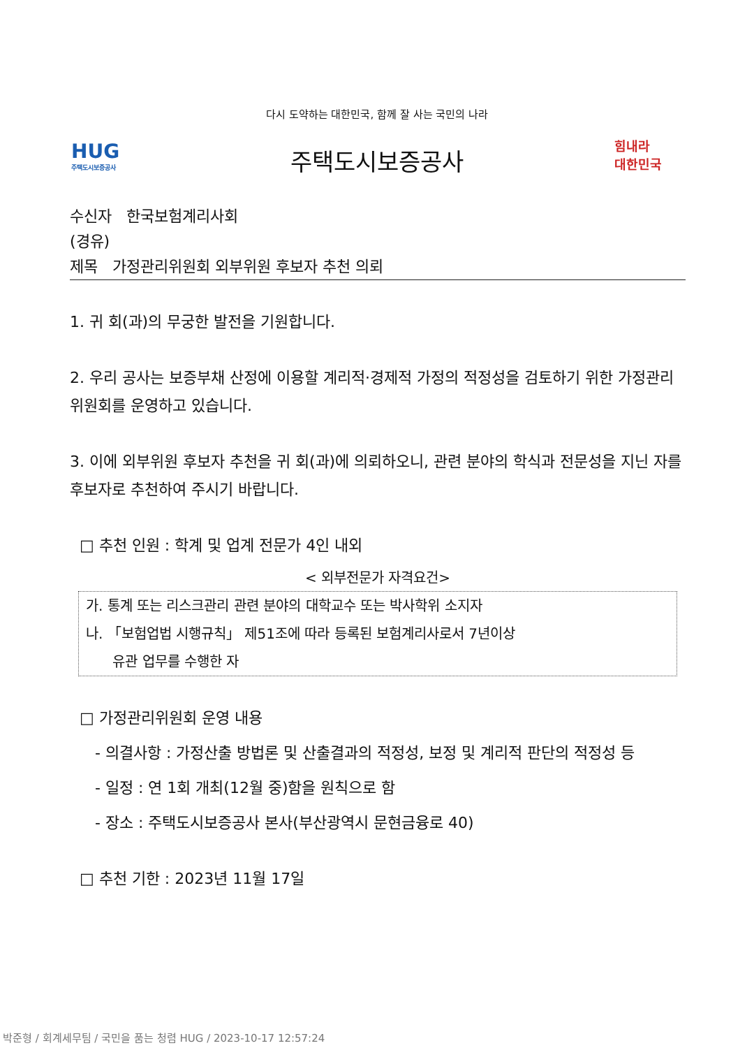다시 도약하는 대한민국, 함께 잘 사는 국민의 나라
HUG
주택도시보증공사
주택도시보증공사
힘내라
대한민국
수신자 한국보험계리사회
(경유)
제목 가정관리위원회 외부위원 후보자 추천 의뢰
1. 귀 회(과)의 무궁한 발전을 기원합니다.
2. 우리 공사는 보증부채 산정에 이용할 계리적·경제적 가정의 적정성을 검토하기 위한 가정관리위원회를 운영하고 있습니다.
3. 이에 외부위원 후보자 추천을 귀 회(과)에 의뢰하오니, 관련 분야의 학식과 전문성을 지닌 자를 후보자로 추천하여 주시기 바랍니다.
□ 추천 인원 : 학계 및 업계 전문가 4인 내외
< 외부전문가 자격요건>
가. 통계 또는 리스크관리 관련 분야의 대학교수 또는 박사학위 소지자
나. 「보험업법 시행규칙」 제51조에 따라 등록된 보험계리사로서 7년이상
유관 업무를 수행한 자
□ 가정관리위원회 운영 내용
- 의결사항 : 가정산출 방법론 및 산출결과의 적정성, 보정 및 계리적 판단의 적정성 등
- 일정 : 연 1회 개최(12월 중)함을 원칙으로 함
- 장소 : 주택도시보증공사 본사(부산광역시 문현금융로 40)
□ 추천 기한 : 2023년 11월 17일
박준형 / 회계세무팀 / 국민을 품는 청렴 HUG / 2023-10-17 12:57:24